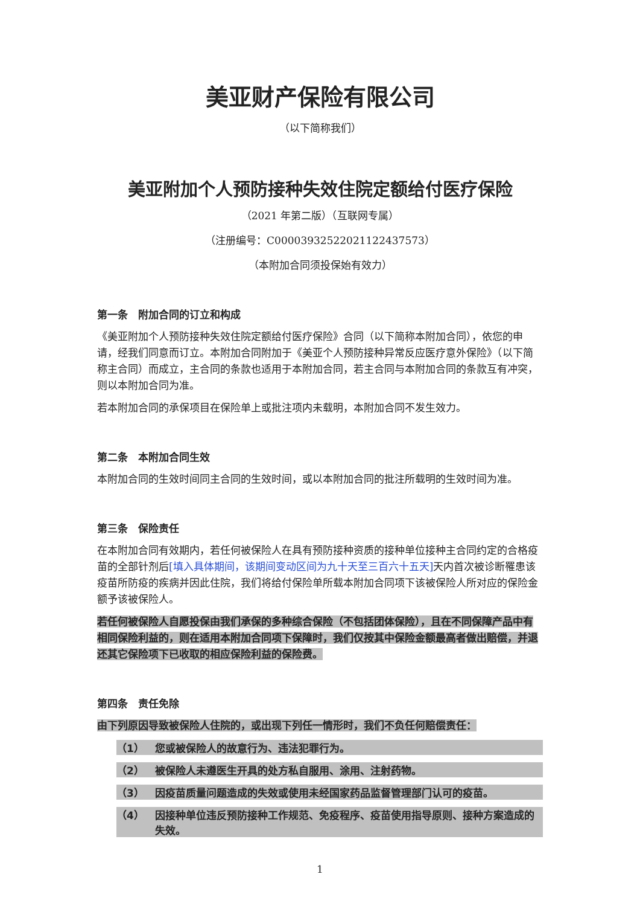美亚财产保险有限公司
（以下简称我们）
美亚附加个人预防接种失效住院定额给付医疗保险
（2021 年第二版）（互联网专属）
（注册编号：C00003932522021122437573）
（本附加合同须投保始有效力）
第一条　附加合同的订立和构成
《美亚附加个人预防接种失效住院定额给付医疗保险》合同（以下简称本附加合同），依您的申请，经我们同意而订立。本附加合同附加于《美亚个人预防接种异常反应医疗意外保险》（以下简称主合同）而成立，主合同的条款也适用于本附加合同，若主合同与本附加合同的条款互有冲突，则以本附加合同为准。
若本附加合同的承保项目在保险单上或批注项内未载明，本附加合同不发生效力。
第二条　本附加合同生效
本附加合同的生效时间同主合同的生效时间，或以本附加合同的批注所载明的生效时间为准。
第三条　保险责任
在本附加合同有效期内，若任何被保险人在具有预防接种资质的接种单位接种主合同约定的合格疫苗的全部针剂后[填入具体期间，该期间变动区间为九十天至三百六十五天] 天内首次被诊断罹患该疫苗所防疫的疾病并因此住院，我们将给付保险单所载本附加合同项下该被保险人所对应的保险金额予该被保险人。
若任何被保险人自愿投保由我们承保的多种综合保险（不包括团体保险），且在不同保障产品中有相同保险利益的，则在适用本附加合同项下保障时，我们仅按其中保险金额最高者做出赔偿，并退还其它保险项下已收取的相应保险利益的保险费。
第四条　责任免除
由下列原因导致被保险人住院的，或出现下列任一情形时，我们不负任何赔偿责任：
（1） 您或被保险人的故意行为、违法犯罪行为。
（2） 被保险人未遵医生开具的处方私自服用、涂用、注射药物。
（3） 因疫苗质量问题造成的失效或使用未经国家药品监督管理部门认可的疫苗。
（4） 因接种单位违反预防接种工作规范、免疫程序、疫苗使用指导原则、接种方案造成的失效。
1